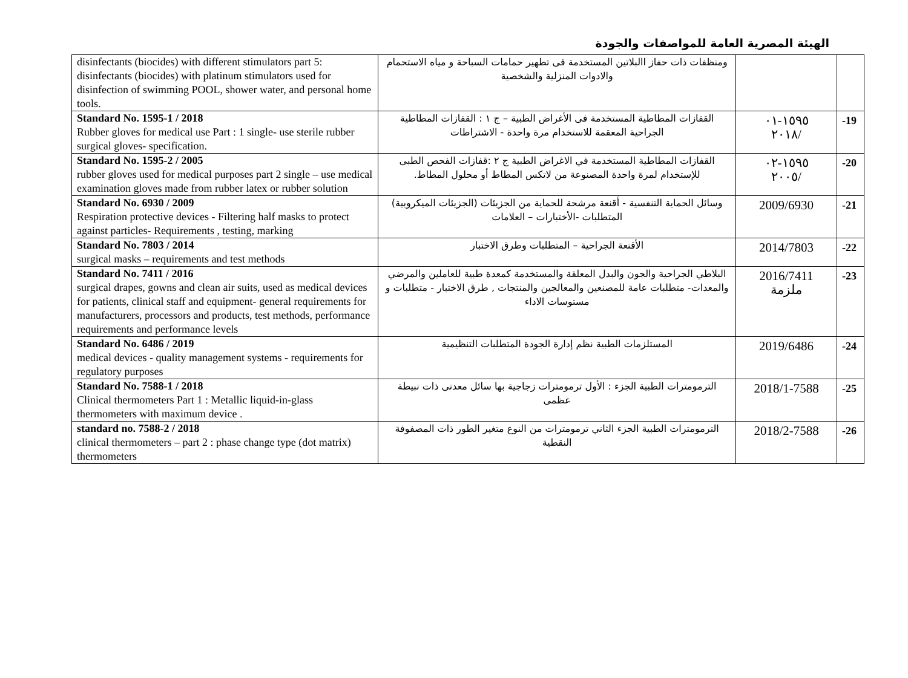الهيئة المصرية العامة للمواصفات والجودة
| disinfectants (biocides) with different stimulators part 5: disinfectants (biocides) with platinum stimulators used for disinfection of swimming POOL, shower water, and personal home tools. | ومنظفات ذات حفاز االبلاتين المستخدمة فى تطهير حمامات السباحة و مياه الاستحمام والادوات المنزلية والشخصية | | |
| Standard No. 1595-1 / 2018 Rubber gloves for medical use Part : 1 single- use sterile rubber surgical gloves- specification. | القفازات المطاطية المستخدمة فى الأغراض الطبية – ج ١ : القفازات المطاطية الجراحية المعقمة للاستخدام مرة واحدة - الاشتراطات | ١٥٩٥-٠١ ٢٠١٨/ | -19 |
| Standard No. 1595-2 / 2005 rubber gloves used for medical purposes part 2 single – use medical examination gloves made from rubber latex or rubber solution | القفازات المطاطية المستخدمة في الاغراض الطبية ج ٢ :قفازات الفحص الطبى للإستخدام لمرة واحدة المصنوعة من لاتكس المطاط أو محلول المطاط. | ١٥٩٥-٠٢ ٢٠٠٥/ | -20 |
| Standard No. 6930 / 2009 Respiration protective devices - Filtering half masks to protect against particles- Requirements , testing, marking | وسائل الحماية التنفسية - أقنعة مرشحة للحماية من الجزيئات (الجزيئات الميكروبية) المتطلبات -الأختبارات – العلامات | 2009/6930 | -21 |
| Standard No. 7803 / 2014 surgical masks – requirements and test methods | الأقنعة الجراحية – المتطلبات وطرق الاختبار | 2014/7803 | -22 |
| Standard No. 7411 / 2016 surgical drapes, gowns and clean air suits, used as medical devices for patients, clinical staff and equipment- general requirements for manufacturers, processors and products, test methods, performance requirements and performance levels | البلاطي الجراحية والجون والبدل المعلقة والمستخدمة كمعدة طبية للعاملين والمرضي والمعدات- متطلبات عامة للمصنعين والمعالجين والمنتجات , طرق الاختبار - متطلبات و مستوسات الاداء | 2016/7411 ملزمة | -23 |
| Standard No. 6486 / 2019 medical devices - quality management systems - requirements for regulatory purposes | المستلزمات الطبية نظم إدارة الجودة المتطلبات التنظيمية | 2019/6486 | -24 |
| Standard No. 7588-1 / 2018 Clinical thermometers Part 1 : Metallic liquid-in-glass thermometers with maximum device . | الترمومترات الطبية الجزء : الأول ترمومترات زجاجية بها سائل معدنى ذات نبيطة عظمى | 2018/1-7588 | -25 |
| standard no. 7588-2 / 2018 clinical thermometers – part 2 : phase change type (dot matrix) thermometers | الترمومترات الطبية الجزء الثاني ترمومترات من النوع متغير الطور ذات المصفوفة النقطية | 2018/2-7588 | -26 |